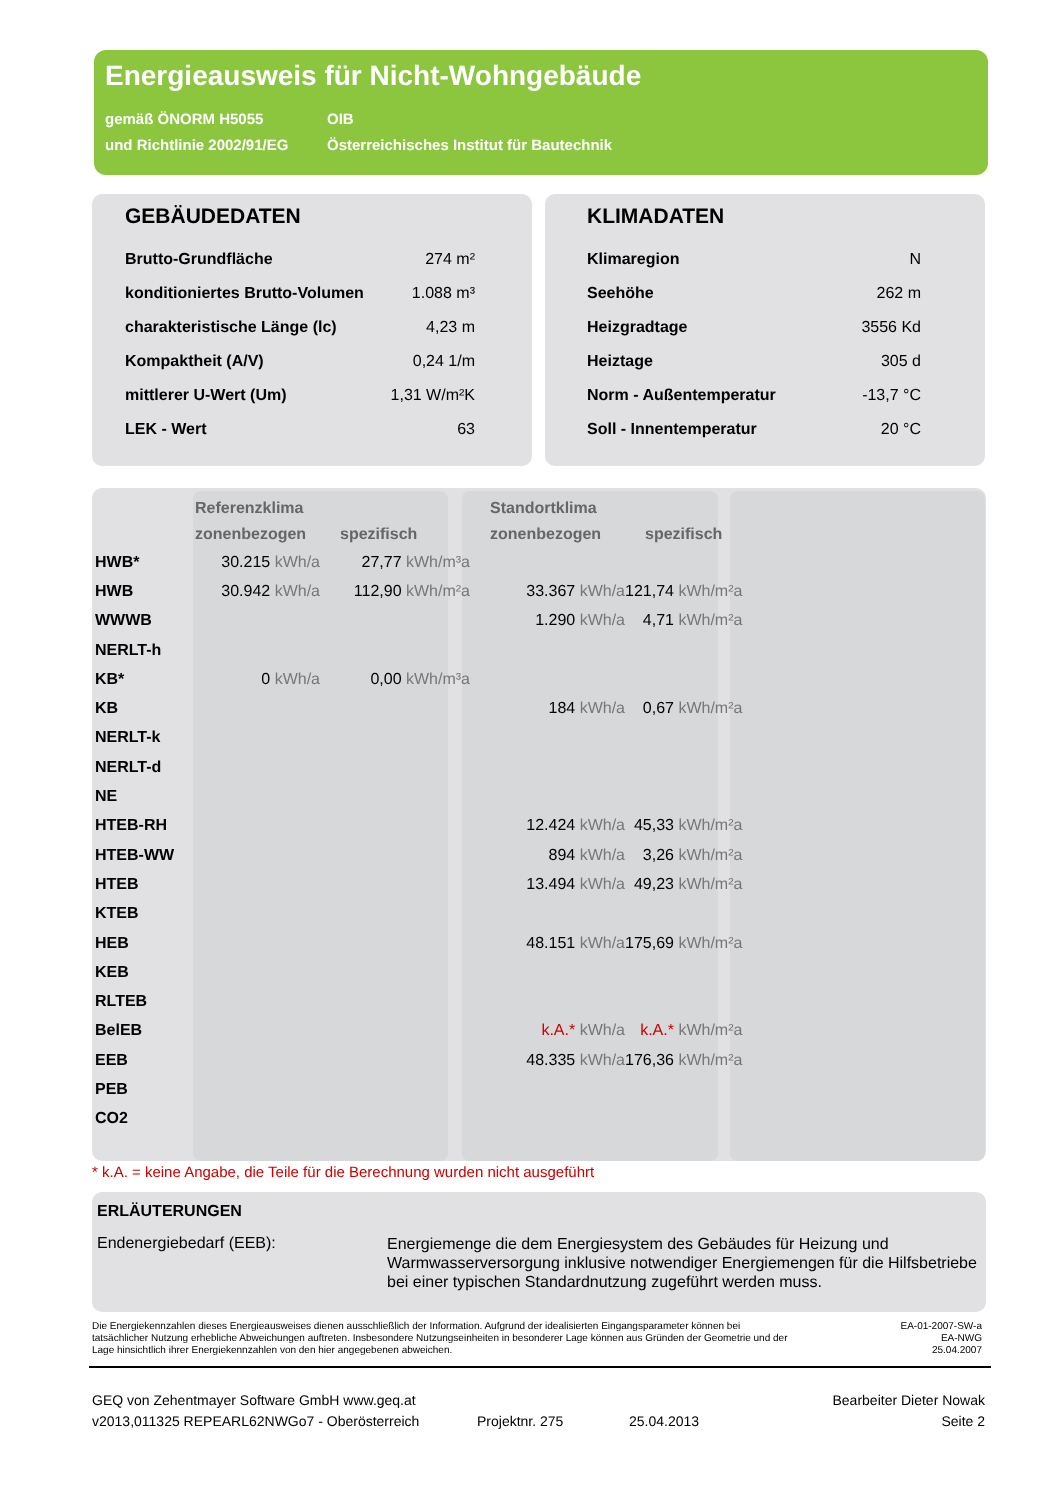Energieausweis für Nicht-Wohngebäude
gemäß ÖNORM H5055
und Richtlinie 2002/91/EG
OIB
Österreichisches Institut für Bautechnik
GEBÄUDEDATEN
| Brutto-Grundfläche | 274 m² |
| konditioniertes Brutto-Volumen | 1.088 m³ |
| charakteristische Länge (lc) | 4,23 m |
| Kompaktheit (A/V) | 0,24 1/m |
| mittlerer U-Wert (Um) | 1,31 W/m²K |
| LEK - Wert | 63 |
KLIMADATEN
| Klimaregion | N |
| Seehöhe | 262 m |
| Heizgradtage | 3556 Kd |
| Heiztage | 305 d |
| Norm - Außentemperatur | -13,7 °C |
| Soll - Innentemperatur | 20 °C |
| | Referenzklima | | Standortklima | |
| --- | --- | --- | --- | --- |
| | zonenbezogen | spezifisch | zonenbezogen | spezifisch |
| HWB* | 30.215 kWh/a | 27,77 kWh/m³a | | |
| HWB | 30.942 kWh/a | 112,90 kWh/m²a | 33.367 kWh/a | 121,74 kWh/m²a |
| WWWB | | | 1.290 kWh/a | 4,71 kWh/m²a |
| NERLT-h | | | | |
| KB* | 0 kWh/a | 0,00 kWh/m³a | | |
| KB | | | 184 kWh/a | 0,67 kWh/m²a |
| NERLT-k | | | | |
| NERLT-d | | | | |
| NE | | | | |
| HTEB-RH | | | 12.424 kWh/a | 45,33 kWh/m²a |
| HTEB-WW | | | 894 kWh/a | 3,26 kWh/m²a |
| HTEB | | | 13.494 kWh/a | 49,23 kWh/m²a |
| KTEB | | | | |
| HEB | | | 48.151 kWh/a | 175,69 kWh/m²a |
| KEB | | | | |
| RLTEB | | | | |
| BelEB | | | k.A.* kWh/a | k.A.* kWh/m²a |
| EEB | | | 48.335 kWh/a | 176,36 kWh/m²a |
| PEB | | | | |
| CO2 | | | | |
* k.A. = keine Angabe, die Teile für die Berechnung wurden nicht ausgeführt
ERLÄUTERUNGEN
Endenergiebedarf (EEB):
Energiemenge die dem Energiesystem des Gebäudes für Heizung und Warmwasserversorgung inklusive notwendiger Energiemengen für die Hilfsbetriebe bei einer typischen Standardnutzung zugeführt werden muss.
Die Energiekennzahlen dieses Energieausweises dienen ausschließlich der Information. Aufgrund der idealisierten Eingangsparameter können bei tatsächlicher Nutzung erhebliche Abweichungen auftreten. Insbesondere Nutzungseinheiten in besonderer Lage können aus Gründen der Geometrie und der Lage hinsichtlich ihrer Energiekennzahlen von den hier angegebenen abweichen.
EA-01-2007-SW-a
EA-NWG
25.04.2007
GEQ von Zehentmayer Software GmbH www.geq.at
v2013,011325 REPEARL62NWGo7 - Oberösterreich
Projektnr. 275
25.04.2013 Bearbeiter Dieter Nowak
Seite 2